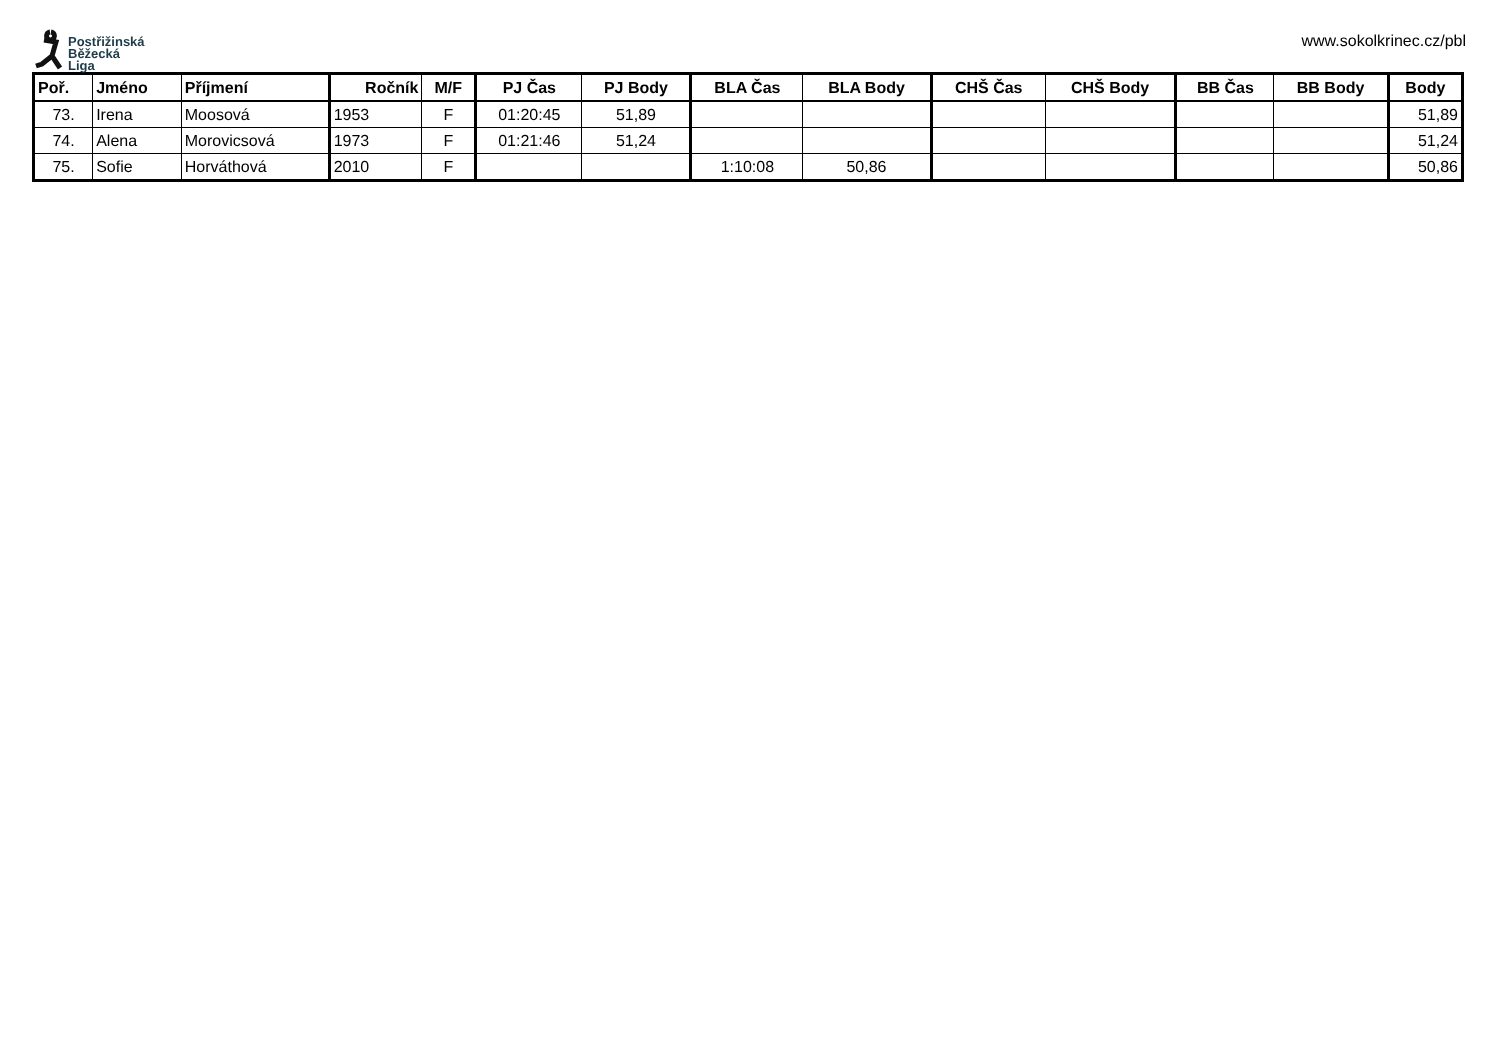Postřižinská
Běžecká
Liga
www.sokolkrinec.cz/pbl
| Poř. | Jméno | Příjmení | Ročník | M/F | PJ Čas | PJ Body | BLA Čas | BLA Body | CHŠ Čas | CHŠ Body | BB Čas | BB Body | Body |
| --- | --- | --- | --- | --- | --- | --- | --- | --- | --- | --- | --- | --- | --- |
| 73. | Irena | Moosová | 1953 | F | 01:20:45 | 51,89 | | | | | | | 51,89 |
| 74. | Alena | Morovicsová | 1973 | F | 01:21:46 | 51,24 | | | | | | | 51,24 |
| 75. | Sofie | Horváthová | 2010 | F | | | 1:10:08 | 50,86 | | | | | 50,86 |